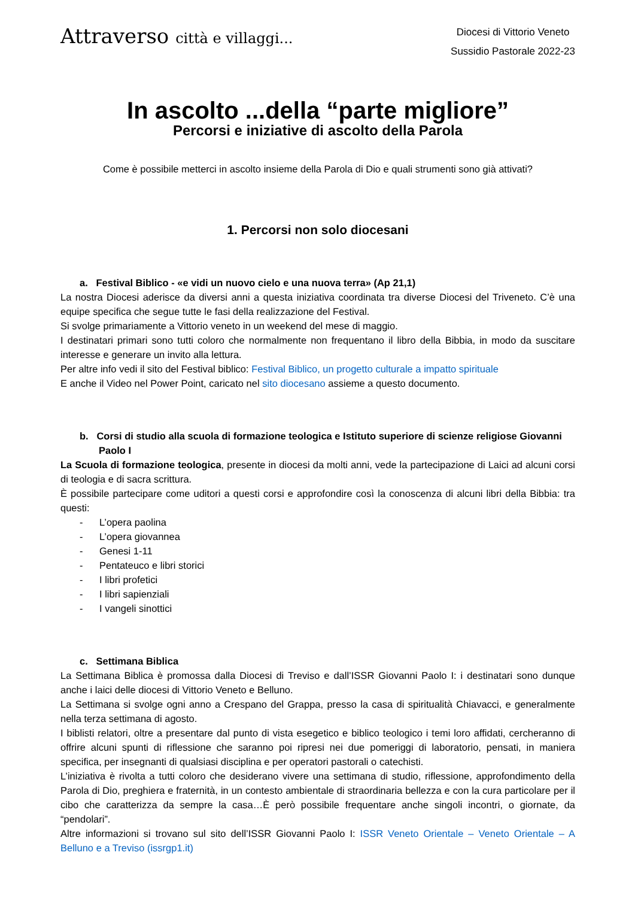Attraverso città e villaggi...
Diocesi di Vittorio Veneto
Sussidio Pastorale 2022-23
In ascolto ...della “parte migliore”
Percorsi e iniziative di ascolto della Parola
Come è possibile metterci in ascolto insieme della Parola di Dio e quali strumenti sono già attivati?
1. Percorsi non solo diocesani
a. Festival Biblico - «e vidi un nuovo cielo e una nuova terra» (Ap 21,1)
La nostra Diocesi aderisce da diversi anni a questa iniziativa coordinata tra diverse Diocesi del Triveneto. C’è una equipe specifica che segue tutte le fasi della realizzazione del Festival.
Si svolge primariamente a Vittorio veneto in un weekend del mese di maggio.
I destinatari primari sono tutti coloro che normalmente non frequentano il libro della Bibbia, in modo da suscitare interesse e generare un invito alla lettura.
Per altre info vedi il sito del Festival biblico: Festival Biblico, un progetto culturale a impatto spirituale
E anche il Video nel Power Point, caricato nel sito diocesano assieme a questo documento.
b. Corsi di studio alla scuola di formazione teologica e Istituto superiore di scienze religiose Giovanni Paolo I
La Scuola di formazione teologica, presente in diocesi da molti anni, vede la partecipazione di Laici ad alcuni corsi di teologia e di sacra scrittura.
È possibile partecipare come uditori a questi corsi e approfondire così la conoscenza di alcuni libri della Bibbia: tra questi:
- L’opera paolina
- L’opera giovannea
- Genesi 1-11
- Pentateuco e libri storici
- I libri profetici
- I libri sapienziali
- I vangeli sinottici
c. Settimana Biblica
La Settimana Biblica è promossa dalla Diocesi di Treviso e dall’ISSR Giovanni Paolo I: i destinatari sono dunque anche i laici delle diocesi di Vittorio Veneto e Belluno.
La Settimana si svolge ogni anno a Crespano del Grappa, presso la casa di spiritualità Chiavacci, e generalmente nella terza settimana di agosto.
I biblisti relatori, oltre a presentare dal punto di vista esegetico e biblico teologico i temi loro affidati, cercheranno di offrire alcuni spunti di riflessione che saranno poi ripresi nei due pomeriggi di laboratorio, pensati, in maniera specifica, per insegnanti di qualsiasi disciplina e per operatori pastorali o catechisti.
L’iniziativa è rivolta a tutti coloro che desiderano vivere una settimana di studio, riflessione, approfondimento della Parola di Dio, preghiera e fraternità, in un contesto ambientale di straordinaria bellezza e con la cura particolare per il cibo che caratterizza da sempre la casa…È però possibile frequentare anche singoli incontri, o giornate, da “pendolari”.
Altre informazioni si trovano sul sito dell’ISSR Giovanni Paolo I: ISSR Veneto Orientale – Veneto Orientale – A Belluno e a Treviso (issrgp1.it)